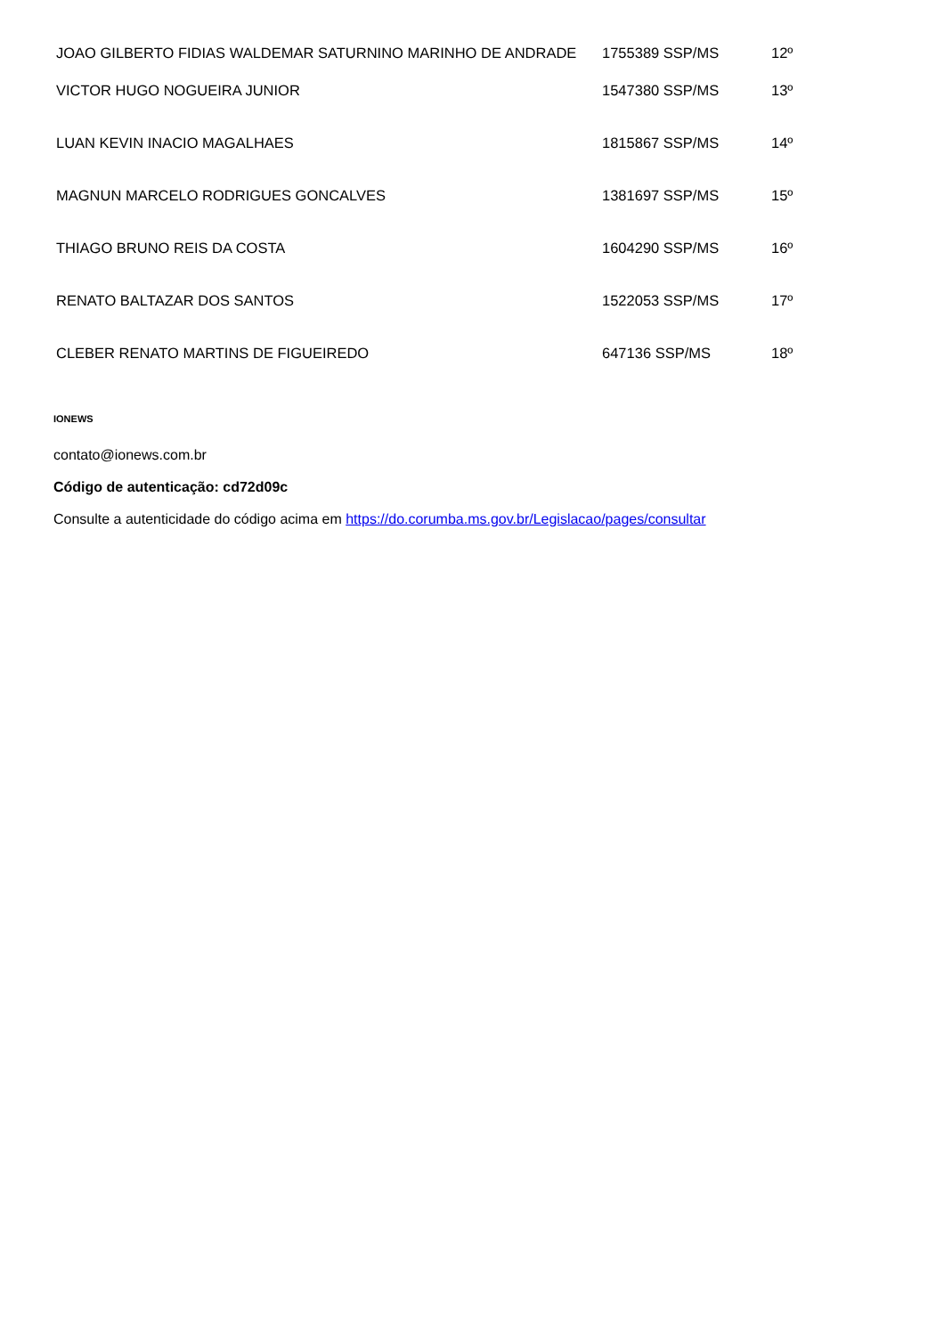| JOAO GILBERTO FIDIAS WALDEMAR SATURNINO MARINHO DE ANDRADE | 1755389 SSP/MS | 12º |
| VICTOR HUGO NOGUEIRA JUNIOR | 1547380 SSP/MS | 13º |
| LUAN KEVIN INACIO MAGALHAES | 1815867 SSP/MS | 14º |
| MAGNUN MARCELO RODRIGUES GONCALVES | 1381697 SSP/MS | 15º |
| THIAGO BRUNO REIS DA COSTA | 1604290 SSP/MS | 16º |
| RENATO BALTAZAR DOS SANTOS | 1522053 SSP/MS | 17º |
| CLEBER RENATO MARTINS DE FIGUEIREDO | 647136 SSP/MS | 18º |
IONEWS
contato@ionews.com.br
Código de autenticação: cd72d09c
Consulte a autenticidade do código acima em https://do.corumba.ms.gov.br/Legislacao/pages/consultar